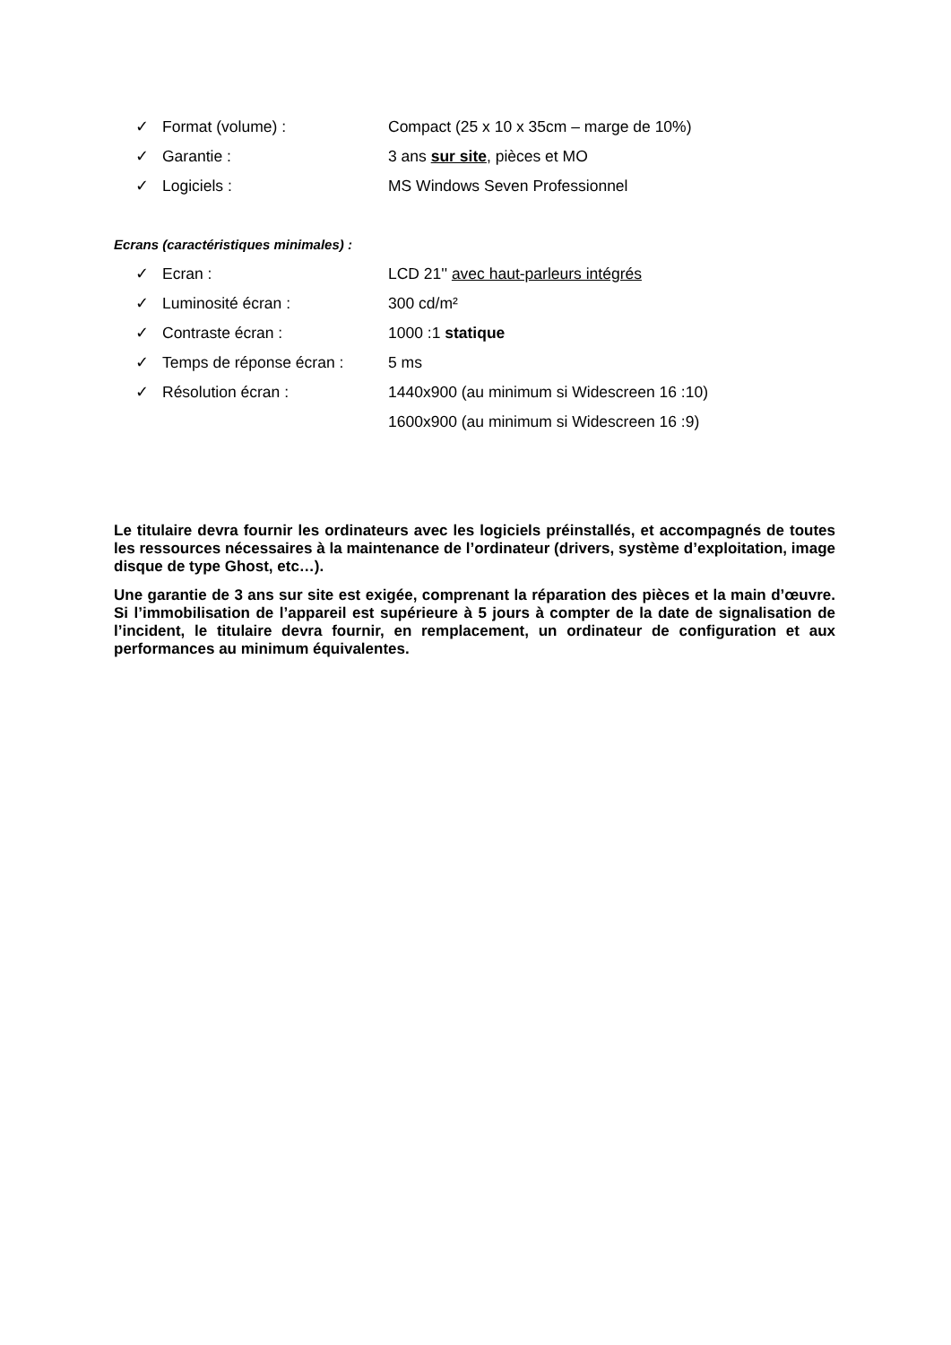✓ Format (volume) : Compact (25 x 10 x 35cm – marge de 10%)
✓ Garantie : 3 ans sur site, pièces et MO
✓ Logiciels : MS Windows Seven Professionnel
Ecrans (caractéristiques minimales) :
✓ Ecran : LCD 21'' avec haut-parleurs intégrés
✓ Luminosité écran : 300 cd/m²
✓ Contraste écran : 1000 :1 statique
✓ Temps de réponse écran : 5 ms
✓ Résolution écran : 1440x900 (au minimum si Widescreen 16 :10)
1600x900 (au minimum si Widescreen 16 :9)
Le titulaire devra fournir les ordinateurs avec les logiciels préinstallés, et accompagnés de toutes les ressources nécessaires à la maintenance de l’ordinateur (drivers, système d’exploitation, image disque de type Ghost, etc…).
Une garantie de 3 ans sur site est exigée, comprenant la réparation des pièces et la main d’œuvre. Si l’immobilisation de l’appareil est supérieure à 5 jours à compter de la date de signalisation de l’incident, le titulaire devra fournir, en remplacement, un ordinateur de configuration et aux performances au minimum équivalentes.